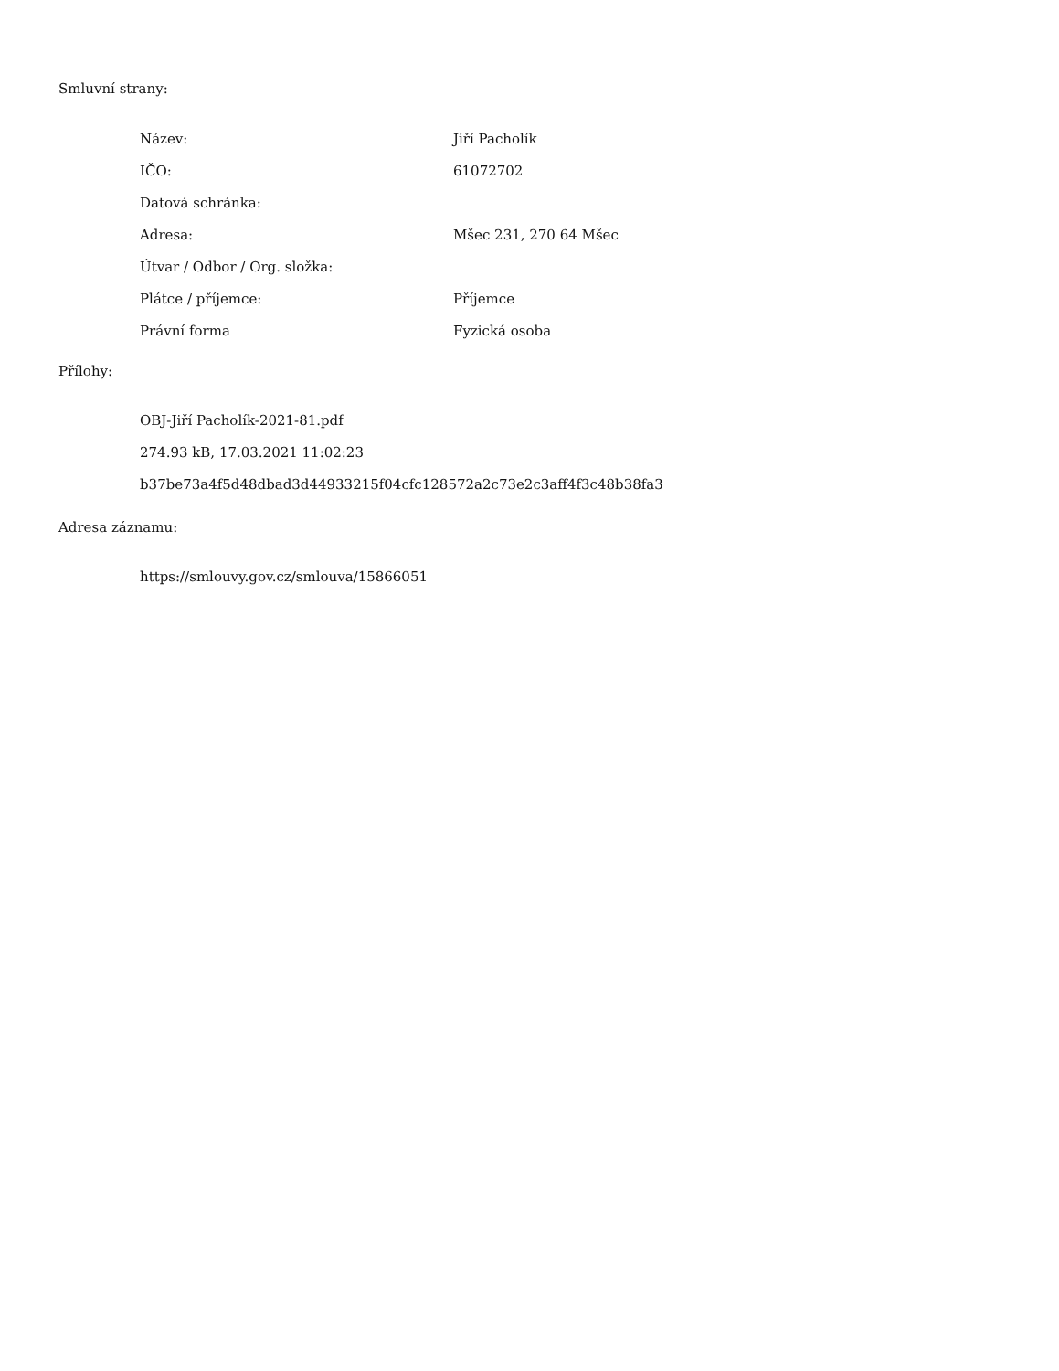Smluvní strany:
| Název: | Jiří Pacholík |
| IČO: | 61072702 |
| Datová schránka: | |
| Adresa: | Mšec 231, 270 64 Mšec |
| Útvar / Odbor / Org. složka: | |
| Plátce / příjemce: | Příjemce |
| Právní forma | Fyzická osoba |
Přílohy:
OBJ-Jiří Pacholík-2021-81.pdf
274.93 kB, 17.03.2021 11:02:23
b37be73a4f5d48dbad3d44933215f04cfc128572a2c73e2c3aff4f3c48b38fa3
Adresa záznamu:
https://smlouvy.gov.cz/smlouva/15866051